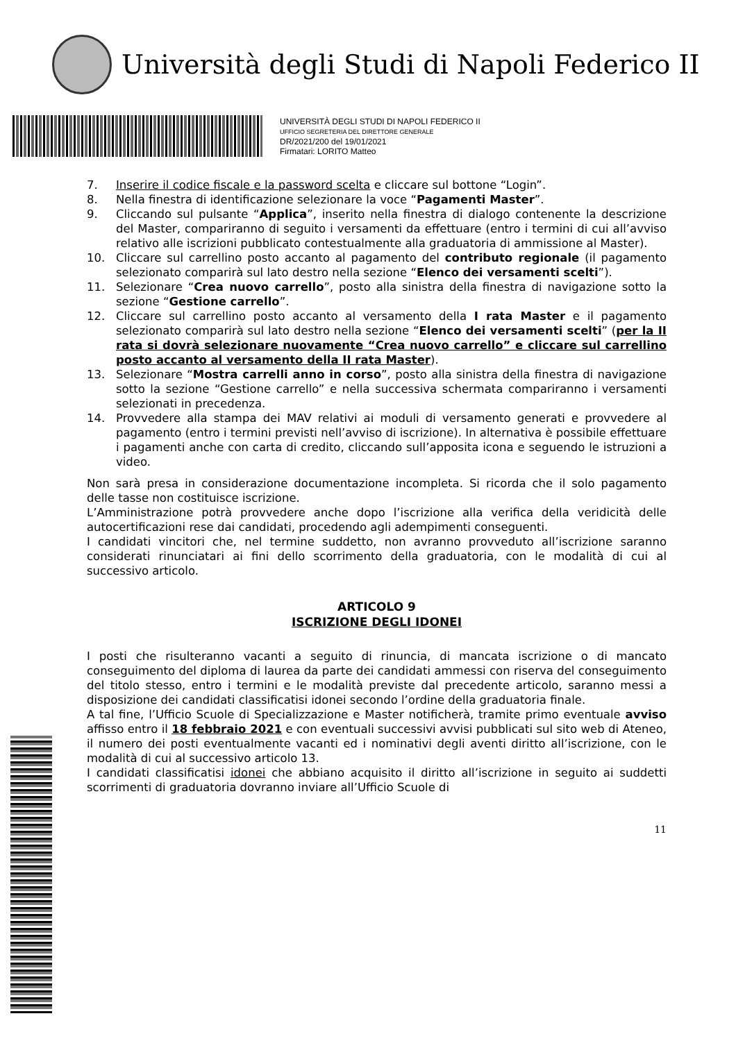Università degli Studi di Napoli Federico II
UNIVERSITÀ DEGLI STUDI DI NAPOLI FEDERICO II
UFFICIO SEGRETERIA DEL DIRETTORE GENERALE
DR/2021/200 del 19/01/2021
Firmatari: LORITO Matteo
7. Inserire il codice fiscale e la password scelta e cliccare sul bottone “Login”.
8. Nella finestra di identificazione selezionare la voce “Pagamenti Master”.
9. Cliccando sul pulsante “Applica”, inserito nella finestra di dialogo contenente la descrizione del Master, compariranno di seguito i versamenti da effettuare (entro i termini di cui all’avviso relativo alle iscrizioni pubblicato contestualmente alla graduatoria di ammissione al Master).
10. Cliccare sul carrellino posto accanto al pagamento del contributo regionale (il pagamento selezionato comparirà sul lato destro nella sezione “Elenco dei versamenti scelti”).
11. Selezionare “Crea nuovo carrello”, posto alla sinistra della finestra di navigazione sotto la sezione “Gestione carrello”.
12. Cliccare sul carrellino posto accanto al versamento della I rata Master e il pagamento selezionato comparirà sul lato destro nella sezione “Elenco dei versamenti scelti” (per la II rata si dovrà selezionare nuovamente “Crea nuovo carrello” e cliccare sul carrellino posto accanto al versamento della II rata Master).
13. Selezionare “Mostra carrelli anno in corso”, posto alla sinistra della finestra di navigazione sotto la sezione “Gestione carrello” e nella successiva schermata compariranno i versamenti selezionati in precedenza.
14. Provvedere alla stampa dei MAV relativi ai moduli di versamento generati e provvedere al pagamento (entro i termini previsti nell’avviso di iscrizione). In alternativa è possibile effettuare i pagamenti anche con carta di credito, cliccando sull’apposita icona e seguendo le istruzioni a video.
Non sarà presa in considerazione documentazione incompleta. Si ricorda che il solo pagamento delle tasse non costituisce iscrizione.
L’Amministrazione potrà provvedere anche dopo l’iscrizione alla verifica della veridicità delle autocertificazioni rese dai candidati, procedendo agli adempimenti conseguenti.
I candidati vincitori che, nel termine suddetto, non avranno provveduto all’iscrizione saranno considerati rinunciatari ai fini dello scorrimento della graduatoria, con le modalità di cui al successivo articolo.
ARTICOLO 9
ISCRIZIONE DEGLI IDONEI
I posti che risulteranno vacanti a seguito di rinuncia, di mancata iscrizione o di mancato conseguimento del diploma di laurea da parte dei candidati ammessi con riserva del conseguimento del titolo stesso, entro i termini e le modalità previste dal precedente articolo, saranno messi a disposizione dei candidati classificatisi idonei secondo l’ordine della graduatoria finale.
A tal fine, l’Ufficio Scuole di Specializzazione e Master notificherà, tramite primo eventuale avviso affisso entro il 18 febbraio 2021 e con eventuali successivi avvisi pubblicati sul sito web di Ateneo, il numero dei posti eventualmente vacanti ed i nominativi degli aventi diritto all’iscrizione, con le modalità di cui al successivo articolo 13.
I candidati classificatisi idonei che abbiano acquisito il diritto all’iscrizione in seguito ai suddetti scorrimenti di graduatoria dovranno inviare all’Ufficio Scuole di
11